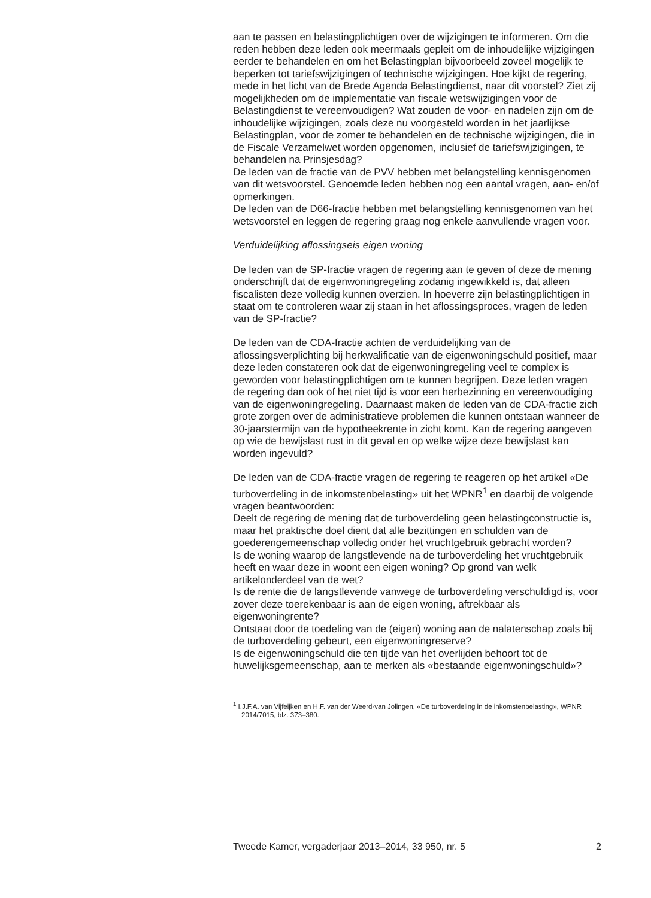aan te passen en belastingplichtigen over de wijzigingen te informeren. Om die reden hebben deze leden ook meermaals gepleit om de inhoudelijke wijzigingen eerder te behandelen en om het Belastingplan bijvoorbeeld zoveel mogelijk te beperken tot tariefswijzigingen of technische wijzigingen. Hoe kijkt de regering, mede in het licht van de Brede Agenda Belastingdienst, naar dit voorstel? Ziet zij mogelijkheden om de implementatie van fiscale wetswijzigingen voor de Belastingdienst te vereenvoudigen? Wat zouden de voor- en nadelen zijn om de inhoudelijke wijzigingen, zoals deze nu voorgesteld worden in het jaarlijkse Belastingplan, voor de zomer te behandelen en de technische wijzigingen, die in de Fiscale Verzamelwet worden opgenomen, inclusief de tariefswijzigingen, te behandelen na Prinsjesdag?
De leden van de fractie van de PVV hebben met belangstelling kennisgenomen van dit wetsvoorstel. Genoemde leden hebben nog een aantal vragen, aan- en/of opmerkingen.
De leden van de D66-fractie hebben met belangstelling kennisgenomen van het wetsvoorstel en leggen de regering graag nog enkele aanvullende vragen voor.
Verduidelijking aflossingseis eigen woning
De leden van de SP-fractie vragen de regering aan te geven of deze de mening onderschrijft dat de eigenwoningregeling zodanig ingewikkeld is, dat alleen fiscalisten deze volledig kunnen overzien. In hoeverre zijn belastingplichtigen in staat om te controleren waar zij staan in het aflossingsproces, vragen de leden van de SP-fractie?
De leden van de CDA-fractie achten de verduidelijking van de aflossingsverplichting bij herkwalificatie van de eigenwoningschuld positief, maar deze leden constateren ook dat de eigenwoningregeling veel te complex is geworden voor belastingplichtigen om te kunnen begrijpen. Deze leden vragen de regering dan ook of het niet tijd is voor een herbezinning en vereenvoudiging van de eigenwoningregeling. Daarnaast maken de leden van de CDA-fractie zich grote zorgen over de administratieve problemen die kunnen ontstaan wanneer de 30-jaarstermijn van de hypotheekrente in zicht komt. Kan de regering aangeven op wie de bewijslast rust in dit geval en op welke wijze deze bewijslast kan worden ingevuld?
De leden van de CDA-fractie vragen de regering te reageren op het artikel «De turboverdeling in de inkomstenbelasting» uit het WPNR<sup>1</sup> en daarbij de volgende vragen beantwoorden:
Deelt de regering de mening dat de turboverdeling geen belastingconstructie is, maar het praktische doel dient dat alle bezittingen en schulden van de goederengemeenschap volledig onder het vruchtgebruik gebracht worden?
Is de woning waarop de langstlevende na de turboverdeling het vruchtgebruik heeft en waar deze in woont een eigen woning? Op grond van welk artikelonderdeel van de wet?
Is de rente die de langstlevende vanwege de turboverdeling verschuldigd is, voor zover deze toerekenbaar is aan de eigen woning, aftrekbaar als eigenwoningrente?
Ontstaat door de toedeling van de (eigen) woning aan de nalatenschap zoals bij de turboverdeling gebeurt, een eigenwoningreserve?
Is de eigenwoningschuld die ten tijde van het overlijden behoort tot de huwelijksgemeenschap, aan te merken als «bestaande eigenwoningschuld»?
<sup>1</sup> I.J.F.A. van Vijfeijken en H.F. van der Weerd-van Jolingen, «De turboverdeling in de inkomstenbelasting», WPNR 2014/7015, blz. 373–380.
Tweede Kamer, vergaderjaar 2013–2014, 33 950, nr. 5 2